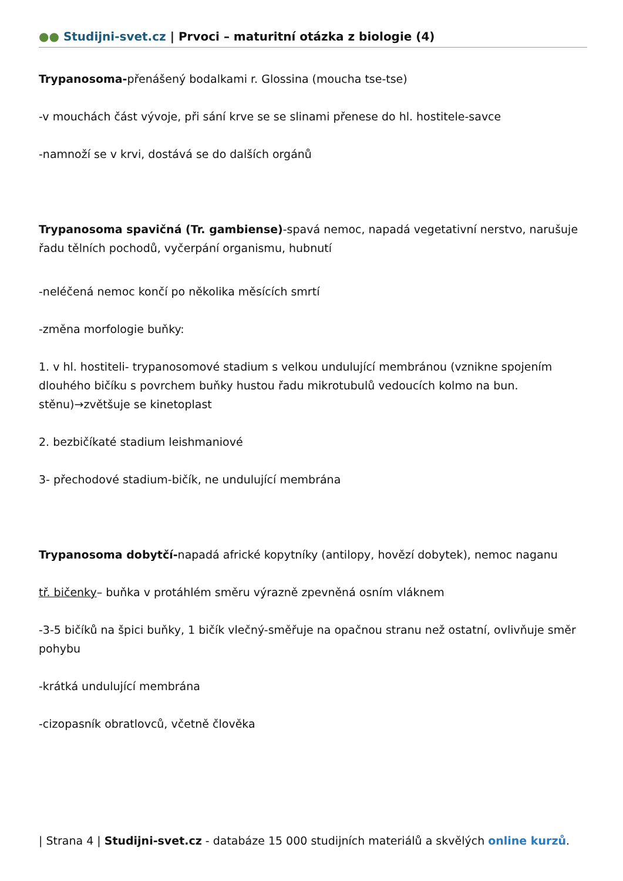●● Studijni-svet.cz | Prvoci – maturitní otázka z biologie (4)
Trypanosoma-přenášený bodalkami r. Glossina (moucha tse-tse)
-v mouchách část vývoje, při sání krve se se slinami přenese do hl. hostitele-savce
-namnoží se v krvi, dostává se do dalších orgánů
Trypanosoma spavičná (Tr. gambiense)-spavá nemoc, napadá vegetativní nerstvo, narušuje řadu tělních pochodů, vyčerpání organismu, hubnutí
-neléčená nemoc končí po několika měsících smrtí
-změna morfologie buňky:
1. v hl. hostiteli- trypanosomové stadium s velkou undulující membránou (vznikne spojením dlouhého bičíku s povrchem buňky hustou řadu mikrotubulů vedoucích kolmo na bun. stěnu)→zvětšuje se kinetoplast
2. bezbičíkaté stadium leishmaniové
3- přechodové stadium-bičík, ne undulující membrána
Trypanosoma dobytčí-napadá africké kopytníky (antilopy, hovězí dobytek), nemoc naganu
tř. bičenky– buňka v protáhlém směru výrazně zpevněná osním vláknem
-3-5 bičíků na špici buňky, 1 bičík vlečný-směřuje na opačnou stranu než ostatní, ovlivňuje směr pohybu
-krátká undulující membrána
-cizopasník obratlovců, včetně člověka
| Strana 4 | Studijni-svet.cz - databáze 15 000 studijních materiálů a skvělých online kurzů.